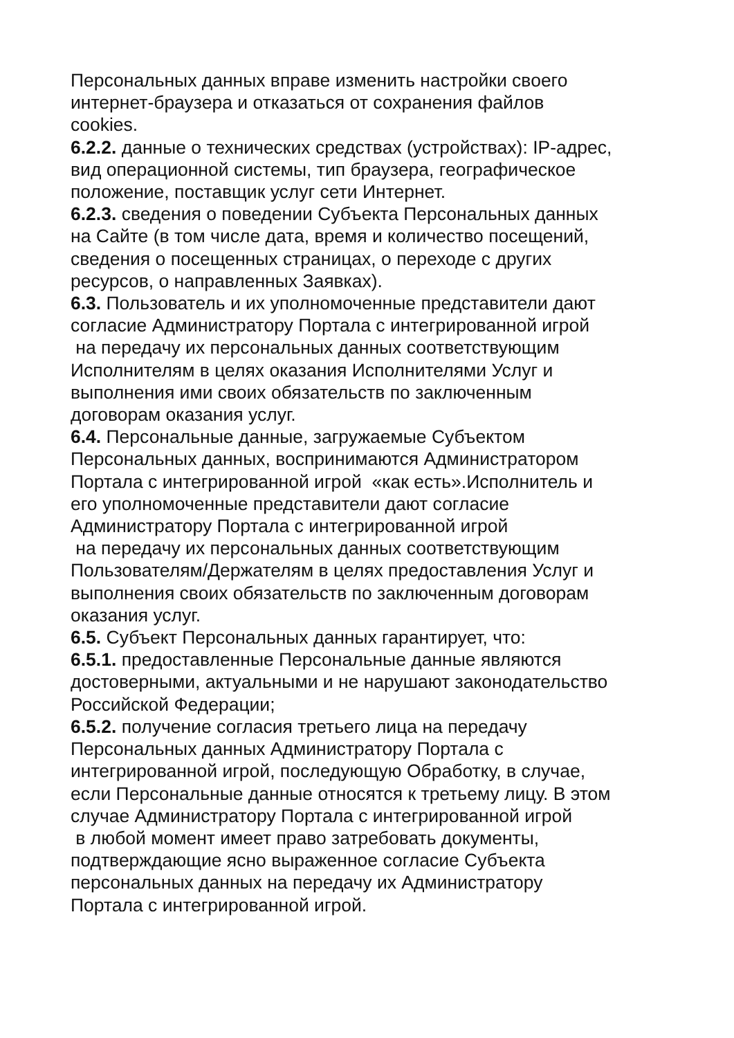Персональных данных вправе изменить настройки своего
интернет-браузера и отказаться от сохранения файлов
cookies.
6.2.2. данные о технических средствах (устройствах): IP-адрес,
вид операционной системы, тип браузера, географическое
положение, поставщик услуг сети Интернет.
6.2.3. сведения о поведении Субъекта Персональных данных
на Сайте (в том числе дата, время и количество посещений,
сведения о посещенных страницах, о переходе с других
ресурсов, о направленных Заявках).
6.3. Пользователь и их уполномоченные представители дают
согласие Администратору Портала с интегрированной игрой
на передачу их персональных данных соответствующим
Исполнителям в целях оказания Исполнителями Услуг и
выполнения ими своих обязательств по заключенным
договорам оказания услуг.
6.4. Персональные данные, загружаемые Субъектом
Персональных данных, воспринимаются Администратором
Портала с интегрированной игрой «как есть».Исполнитель и
его уполномоченные представители дают согласие
Администратору Портала с интегрированной игрой
на передачу их персональных данных соответствующим
Пользователям/Держателям в целях предоставления Услуг и
выполнения своих обязательств по заключенным договорам
оказания услуг.
6.5. Субъект Персональных данных гарантирует, что:
6.5.1. предоставленные Персональные данные являются
достоверными, актуальными и не нарушают законодательство
Российской Федерации;
6.5.2. получение согласия третьего лица на передачу
Персональных данных Администратору Портала с
интегрированной игрой, последующую Обработку, в случае,
если Персональные данные относятся к третьему лицу. В этом
случае Администратору Портала с интегрированной игрой
в любой момент имеет право затребовать документы,
подтверждающие ясно выраженное согласие Субъекта
персональных данных на передачу их Администратору
Портала с интегрированной игрой.